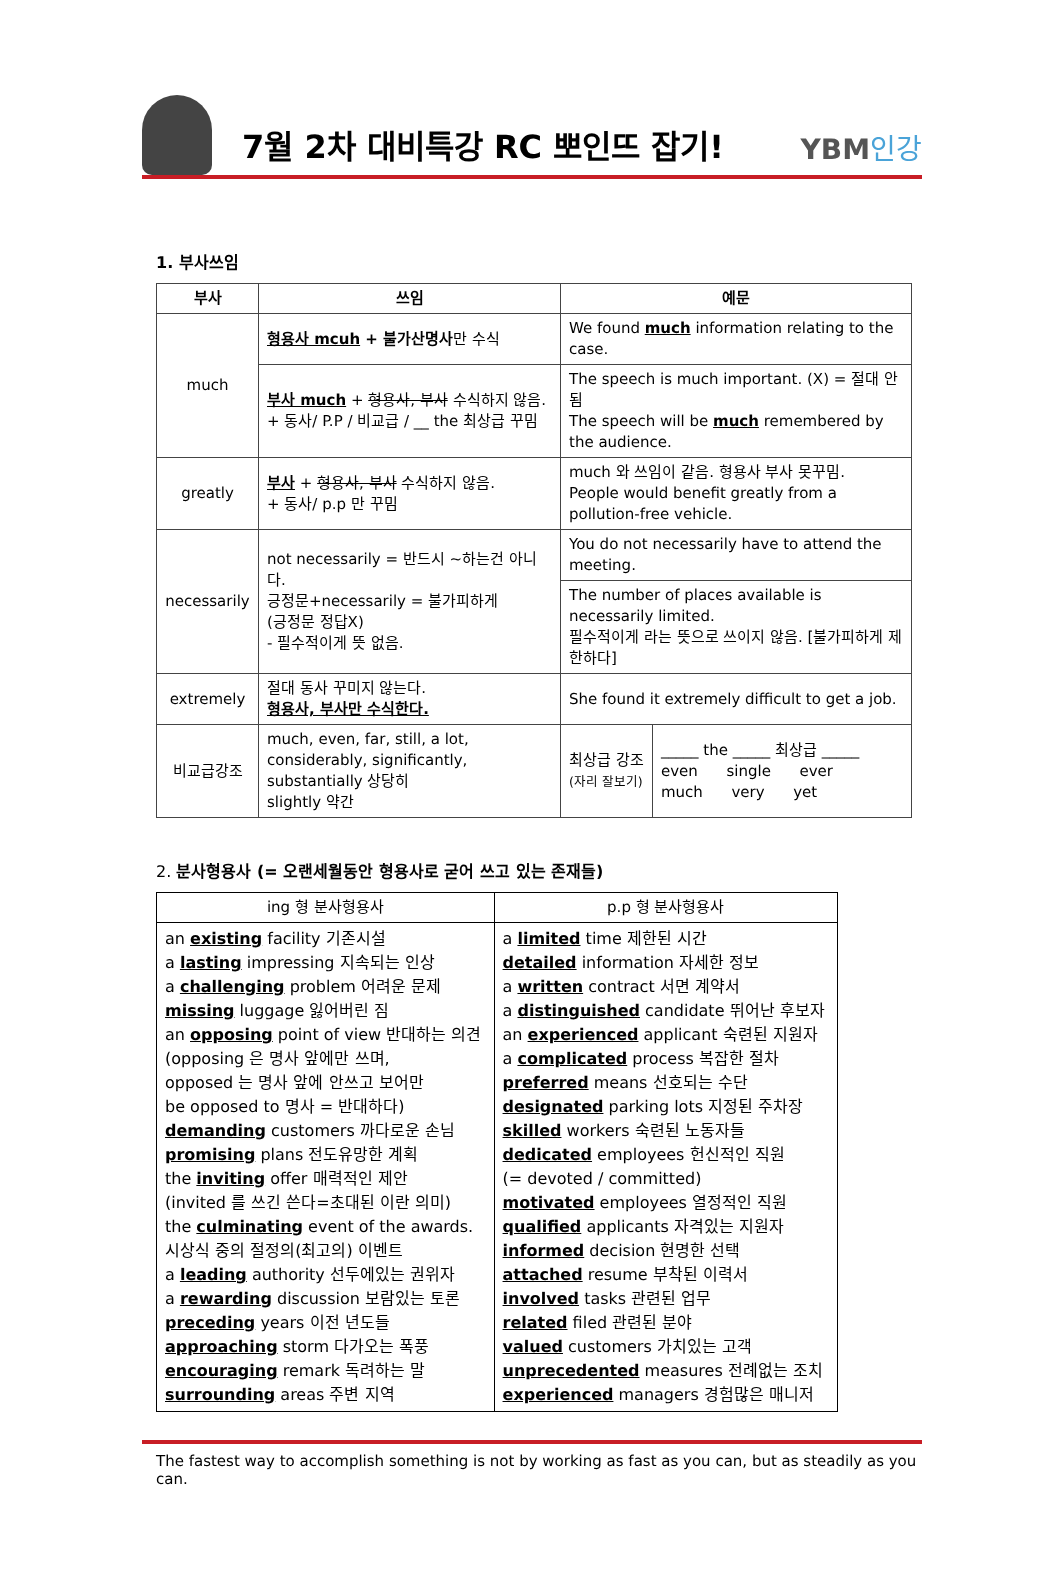7월 2차 대비특강 RC 뽀인뜨 잡기!
YBM인강
1. 부사쓰임
| 부사 | 쓰임 | 예문 | |
| --- | --- | --- | --- |
| much | 형용사 mcuh + 불가산명사 만 수식 | We found much information relating to the case. | |
| | 부사 much + 형용사, 부사 수식하지 않음. + 동사/ P.P / 비교급 / __ the 최상급 꾸밈 | The speech is much important. (X) = 절대 안됨 The speech will be much remembered by the audience. | |
| greatly | 부사 + 형용사, 부사 수식하지 않음. + 동사/ p.p 만 꾸밈 | much 와 쓰임이 같음. 형용사 부사 못꾸밈. People would benefit greatly from a pollution-free vehicle. | |
| necessarily | not necessarily = 반드시 ~하는건 아니다. 긍정문+necessarily = 불가피하게 (긍정문 정답X) - 필수적이게 뜻 없음. | You do not necessarily have to attend the meeting. | |
| | | The number of places available is necessarily limited. 필수적이게 라는 뜻으로 쓰이지 않음. [불가피하게 제한하다] | |
| extremely | 절대 동사 꾸미지 않는다. 형용사, 부사만 수식한다. | She found it extremely difficult to get a job. | |
| 비교급강조 | much, even, far, still, a lot, considerably, significantly, substantially 상당히 slightly 약간 | 최상급 강조 (자리 잘보기) | _____ the _____ 최상급 _____ even single ever much very yet |
2. 분사형용사 (= 오랜세월동안 형용사로 굳어 쓰고 있는 존재들)
| ing 형 분사형용사 | p.p 형 분사형용사 |
| --- | --- |
| an existing facility 기존시설 a lasting impressing 지속되는 인상 a challenging problem 어려운 문제 missing luggage 잃어버린 짐 an opposing point of view 반대하는 의견 (opposing 은 명사 앞에만 쓰며, opposed 는 명사 앞에 안쓰고 보어만 be opposed to 명사 = 반대하다) demanding customers 까다로운 손님 promising plans 전도유망한 계획 the inviting offer 매력적인 제안 (invited 를 쓰긴 쓴다=초대된 이란 의미) the culminating event of the awards. 시상식 중의 절정의(최고의) 이벤트 a leading authority 선두에있는 권위자 a rewarding discussion 보람있는 토론 preceding years 이전 년도들 approaching storm 다가오는 폭풍 encouraging remark 독려하는 말 surrounding areas 주변 지역 | a limited time 제한된 시간 detailed information 자세한 정보 a written contract 서면 계약서 a distinguished candidate 뛰어난 후보자 an experienced applicant 숙련된 지원자 a complicated process 복잡한 절차 preferred means 선호되는 수단 designated parking lots 지정된 주차장 skilled workers 숙련된 노동자들 dedicated employees 헌신적인 직원 (= devoted / committed) motivated employees 열정적인 직원 qualified applicants 자격있는 지원자 informed decision 현명한 선택 attached resume 부착된 이력서 involved tasks 관련된 업무 related filed 관련된 분야 valued customers 가치있는 고객 unprecedented measures 전례없는 조치 experienced managers 경험많은 매니저 |
The fastest way to accomplish something is not by working as fast as you can, but as steadily as you can.